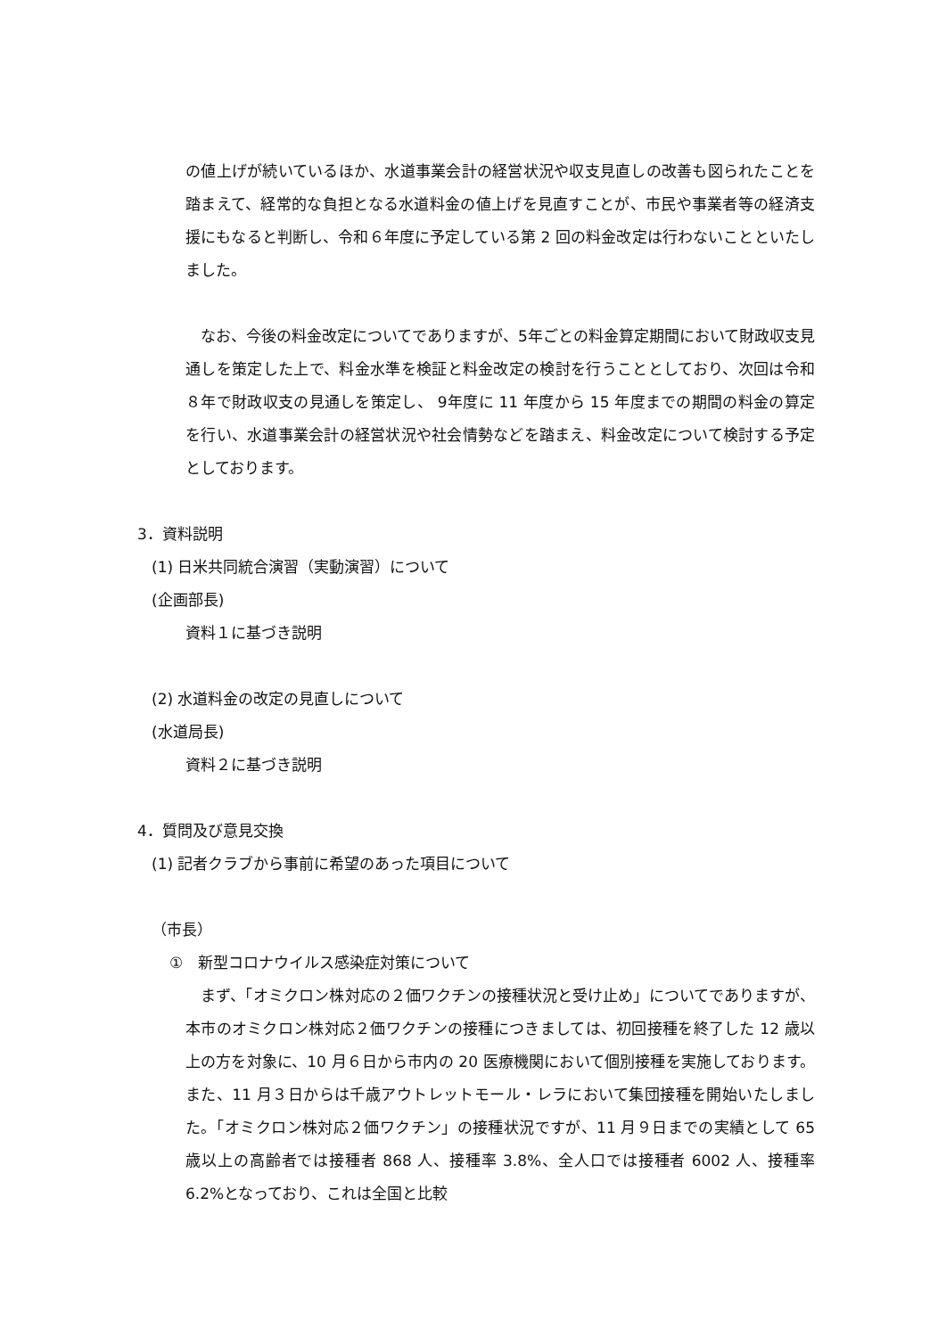の値上げが続いているほか、水道事業会計の経営状況や収支見直しの改善も図られたことを踏まえて、経常的な負担となる水道料金の値上げを見直すことが、市民や事業者等の経済支援にもなると判断し、令和６年度に予定している第 2 回の料金改定は行わないことといたしました。
　なお、今後の料金改定についてでありますが、5年ごとの料金算定期間において財政収支見通しを策定した上で、料金水準を検証と料金改定の検討を行うこととしており、次回は令和８年で財政収支の見通しを策定し、 9年度に 11 年度から 15 年度までの期間の料金の算定を行い、水道事業会計の経営状況や社会情勢などを踏まえ、料金改定について検討する予定としております。
3．資料説明
(1) 日米共同統合演習（実動演習）について
(企画部長)
資料１に基づき説明
(2) 水道料金の改定の見直しについて
(水道局長)
資料２に基づき説明
4．質問及び意見交換
(1) 記者クラブから事前に希望のあった項目について
（市長）
①　新型コロナウイルス感染症対策について
　まず、「オミクロン株対応の２価ワクチンの接種状況と受け止め」についてでありますが、本市のオミクロン株対応２価ワクチンの接種につきましては、初回接種を終了した 12 歳以上の方を対象に、10 月６日から市内の 20 医療機関において個別接種を実施しております。また、11 月３日からは千歳アウトレットモール・レラにおいて集団接種を開始いたしました。「オミクロン株対応２価ワクチン」の接種状況ですが、11 月９日までの実績として 65 歳以上の高齢者では接種者 868 人、接種率 3.8%、全人口では接種者 6002 人、接種率 6.2%となっており、これは全国と比較